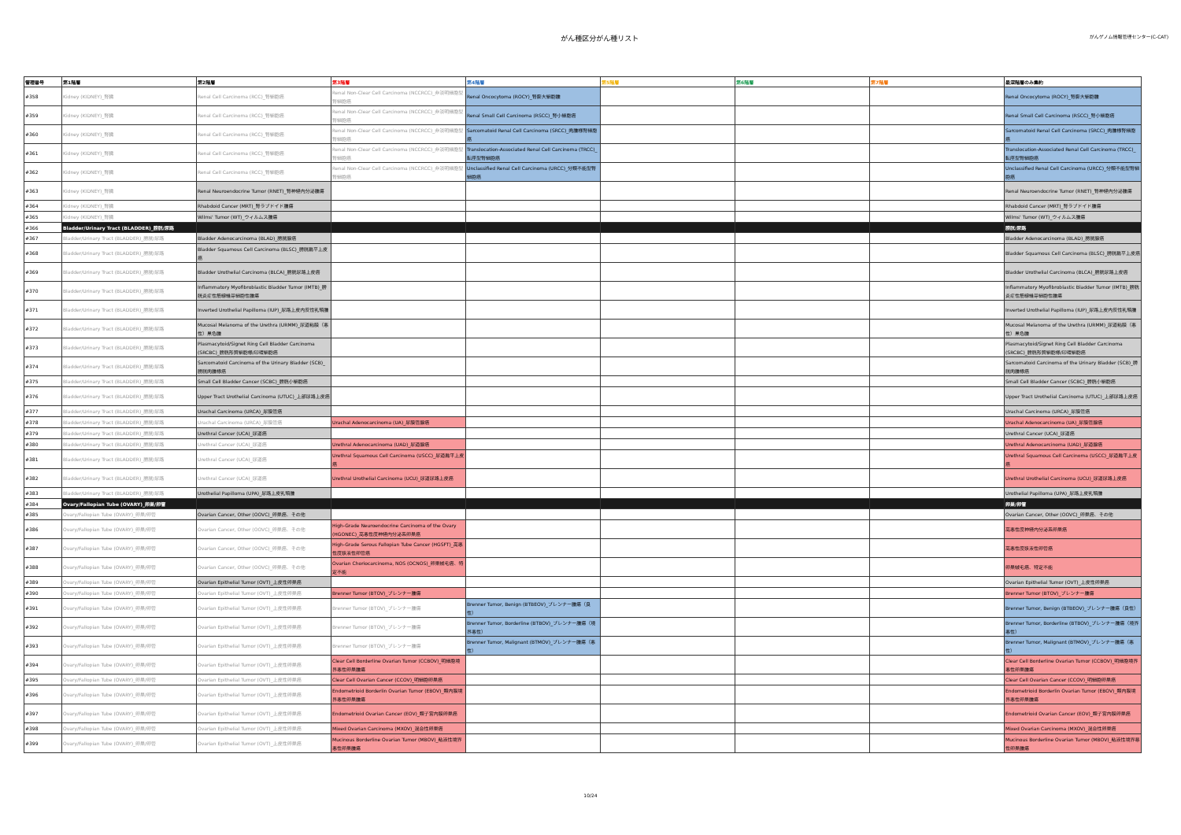がん種区分がん種リスト
がんゲノム情報管理センター(C-CAT)
| 管理番号 | 第1階層 | 第2階層 | 第3階層 | 第4階層 | 第5階層 | 第6階層 | 第7階層 | 最深階層のみ集約 |
| --- | --- | --- | --- | --- | --- | --- | --- | --- |
| #358 | Kidney (KIDNEY)_腎臓 | Renal Cell Carcinoma (RCC)_腎細胞癌 | Renal Non-Clear Cell Carcinoma (NCCRCC)_非淡明細胞型腎細胞癌 | Renal Oncocytoma (ROCY)_腎膨大細胞腫 | | | | Renal Oncocytoma (ROCY)_腎膨大細胞腫 |
| #359 | Kidney (KIDNEY)_腎臓 | Renal Cell Carcinoma (RCC)_腎細胞癌 | Renal Non-Clear Cell Carcinoma (NCCRCC)_非淡明細胞型腎細胞癌 | Renal Small Cell Carcinoma (RSCC)_腎小細胞癌 | | | | Renal Small Cell Carcinoma (RSCC)_腎小細胞癌 |
| #360 | Kidney (KIDNEY)_腎臓 | Renal Cell Carcinoma (RCC)_腎細胞癌 | Renal Non-Clear Cell Carcinoma (NCCRCC)_非淡明細胞型腎細胞癌 | Sarcomatoid Renal Cell Carcinoma (SRCC)_肉腫様腎細胞癌 | | | | Sarcomatoid Renal Cell Carcinoma (SRCC)_肉腫様腎細胞癌 |
| #361 | Kidney (KIDNEY)_腎臓 | Renal Cell Carcinoma (RCC)_腎細胞癌 | Renal Non-Clear Cell Carcinoma (NCCRCC)_非淡明細胞型腎細胞癌 | Translocation-Associated Renal Cell Carcinoma (TRCC)_転座型腎細胞癌 | | | | Translocation-Associated Renal Cell Carcinoma (TRCC)_転座型腎細胞癌 |
| #362 | Kidney (KIDNEY)_腎臓 | Renal Cell Carcinoma (RCC)_腎細胞癌 | Renal Non-Clear Cell Carcinoma (NCCRCC)_非淡明細胞型腎細胞癌 | Unclassified Renal Cell Carcinoma (URCC)_分類不能型腎細胞癌 | | | | Unclassified Renal Cell Carcinoma (URCC)_分類不能型腎細胞癌 |
| #363 | Kidney (KIDNEY)_腎臓 | Renal Neuroendocrine Tumor (RNET)_腎神経内分泌腫瘍 | | | | | | Renal Neuroendocrine Tumor (RNET)_腎神経内分泌腫瘍 |
| #364 | Kidney (KIDNEY)_腎臓 | Rhabdoid Cancer (MRT)_腎ラブドイド腫瘍 | | | | | | Rhabdoid Cancer (MRT)_腎ラブドイド腫瘍 |
| #365 | Kidney (KIDNEY)_腎臓 | Wilms' Tumor (WT)_ウィルムス腫瘍 | | | | | | Wilms' Tumor (WT)_ウィルムス腫瘍 |
| #366 | Bladder/Urinary Tract (BLADDER)_膀胱/尿路 | | | | | | | 膀胱/尿路 |
| #367 | Bladder/Urinary Tract (BLADDER)_膀胱/尿路 | Bladder Adenocarcinoma (BLAD)_膀胱腺癌 | | | | | | Bladder Adenocarcinoma (BLAD)_膀胱腺癌 |
| #368 | Bladder/Urinary Tract (BLADDER)_膀胱/尿路 | Bladder Squamous Cell Carcinoma (BLSC)_膀胱扁平上皮癌 | | | | | | Bladder Squamous Cell Carcinoma (BLSC)_膀胱扁平上皮癌 |
| #369 | Bladder/Urinary Tract (BLADDER)_膀胱/尿路 | Bladder Urothelial Carcinoma (BLCA)_膀胱尿路上皮癌 | | | | | | Bladder Urothelial Carcinoma (BLCA)_膀胱尿路上皮癌 |
| #370 | Bladder/Urinary Tract (BLADDER)_膀胱/尿路 | Inflammatory Myofibroblastic Bladder Tumor (IMTB)_膀胱炎症性筋線維芽細胞性腫瘍 | | | | | | Inflammatory Myofibroblastic Bladder Tumor (IMTB)_膀胱炎症性筋線維芽細胞性腫瘍 |
| #371 | Bladder/Urinary Tract (BLADDER)_膀胱/尿路 | Inverted Urothelial Papilloma (IUP)_尿路上皮内反性乳頭腫 | | | | | | Inverted Urothelial Papilloma (IUP)_尿路上皮内反性乳頭腫 |
| #372 | Bladder/Urinary Tract (BLADDER)_膀胱/尿路 | Mucosal Melanoma of the Urethra (URMM)_尿道粘膜（悪性）黒色腫 | | | | | | Mucosal Melanoma of the Urethra (URMM)_尿道粘膜（悪性）黒色腫 |
| #373 | Bladder/Urinary Tract (BLADDER)_膀胱/尿路 | Plasmacytoid/Signet Ring Cell Bladder Carcinoma (SRCBC)_膀胱形質細胞様/印環細胞癌 | | | | | | Plasmacytoid/Signet Ring Cell Bladder Carcinoma (SRCBC)_膀胱形質細胞様/印環細胞癌 |
| #374 | Bladder/Urinary Tract (BLADDER)_膀胱/尿路 | Sarcomatoid Carcinoma of the Urinary Bladder (SCB)_膀胱肉腫様癌 | | | | | | Sarcomatoid Carcinoma of the Urinary Bladder (SCB)_膀胱肉腫様癌 |
| #375 | Bladder/Urinary Tract (BLADDER)_膀胱/尿路 | Small Cell Bladder Cancer (SCBC)_膀胱小細胞癌 | | | | | | Small Cell Bladder Cancer (SCBC)_膀胱小細胞癌 |
| #376 | Bladder/Urinary Tract (BLADDER)_膀胱/尿路 | Upper Tract Urothelial Carcinoma (UTUC)_上部尿路上皮癌 | | | | | | Upper Tract Urothelial Carcinoma (UTUC)_上部尿路上皮癌 |
| #377 | Bladder/Urinary Tract (BLADDER)_膀胱/尿路 | Urachal Carcinoma (URCA)_尿膜管癌 | | | | | | Urachal Carcinoma (URCA)_尿膜管癌 |
| #378 | Bladder/Urinary Tract (BLADDER)_膀胱/尿路 | Urachal Carcinoma (URCA)_尿膜管癌 | Urachal Adenocarcinoma (UA)_尿膜管腺癌 | | | | | Urachal Adenocarcinoma (UA)_尿膜管腺癌 |
| #379 | Bladder/Urinary Tract (BLADDER)_膀胱/尿路 | Urethral Cancer (UCA)_尿道癌 | | | | | | Urethral Cancer (UCA)_尿道癌 |
| #380 | Bladder/Urinary Tract (BLADDER)_膀胱/尿路 | Urethral Cancer (UCA)_尿道癌 | Urethral Adenocarcinoma (UAD)_尿道腺癌 | | | | | Urethral Adenocarcinoma (UAD)_尿道腺癌 |
| #381 | Bladder/Urinary Tract (BLADDER)_膀胱/尿路 | Urethral Cancer (UCA)_尿道癌 | Urethral Squamous Cell Carcinoma (USCC)_尿道扁平上皮癌 | | | | | Urethral Squamous Cell Carcinoma (USCC)_尿道扁平上皮癌 |
| #382 | Bladder/Urinary Tract (BLADDER)_膀胱/尿路 | Urethral Cancer (UCA)_尿道癌 | Urethral Urothelial Carcinoma (UCU)_尿道尿路上皮癌 | | | | | Urethral Urothelial Carcinoma (UCU)_尿道尿路上皮癌 |
| #383 | Bladder/Urinary Tract (BLADDER)_膀胱/尿路 | Urothelial Papilloma (UPA)_尿路上皮乳頭腫 | | | | | | Urothelial Papilloma (UPA)_尿路上皮乳頭腫 |
| #384 | Ovary/Fallopian Tube (OVARY)_卵巣/卵管 | | | | | | | 卵巣/卵管 |
| #385 | Ovary/Fallopian Tube (OVARY)_卵巣/卵管 | Ovarian Cancer, Other (OOVC)_卵巣癌、その他 | | | | | | Ovarian Cancer, Other (OOVC)_卵巣癌、その他 |
| #386 | Ovary/Fallopian Tube (OVARY)_卵巣/卵管 | Ovarian Cancer, Other (OOVC)_卵巣癌、その他 | High-Grade Neuroendocrine Carcinoma of the Ovary (HGONEC)_高悪性度神経内分泌系卵巣癌 | | | | | 高悪性度神経内分泌系卵巣癌 |
| #387 | Ovary/Fallopian Tube (OVARY)_卵巣/卵管 | Ovarian Cancer, Other (OOVC)_卵巣癌、その他 | High-Grade Serous Fallopian Tube Cancer (HGSFT)_高悪性度漿液性卵管癌 | | | | | 高悪性度漿液性卵管癌 |
| #388 | Ovary/Fallopian Tube (OVARY)_卵巣/卵管 | Ovarian Cancer, Other (OOVC)_卵巣癌、その他 | Ovarian Choriocarcinoma, NOS (OCNOS)_卵巣絨毛癌、特定不能 | | | | | 卵巣絨毛癌、特定不能 |
| #389 | Ovary/Fallopian Tube (OVARY)_卵巣/卵管 | Ovarian Epithelial Tumor (OVT)_上皮性卵巣癌 | | | | | | Ovarian Epithelial Tumor (OVT)_上皮性卵巣癌 |
| #390 | Ovary/Fallopian Tube (OVARY)_卵巣/卵管 | Ovarian Epithelial Tumor (OVT)_上皮性卵巣癌 | Brenner Tumor (BTOV)_ブレンナー腫瘍 | | | | | Brenner Tumor (BTOV)_ブレンナー腫瘍 |
| #391 | Ovary/Fallopian Tube (OVARY)_卵巣/卵管 | Ovarian Epithelial Tumor (OVT)_上皮性卵巣癌 | Brenner Tumor (BTOV)_ブレンナー腫瘍 | Brenner Tumor, Benign (BTBEOV)_ブレンナー腫瘍（良性） | | | | Brenner Tumor, Benign (BTBEOV)_ブレンナー腫瘍（良性） |
| #392 | Ovary/Fallopian Tube (OVARY)_卵巣/卵管 | Ovarian Epithelial Tumor (OVT)_上皮性卵巣癌 | Brenner Tumor (BTOV)_ブレンナー腫瘍 | Brenner Tumor, Borderline (BTBOV)_ブレンナー腫瘍（境界悪性） | | | | Brenner Tumor, Borderline (BTBOV)_ブレンナー腫瘍（境界悪性） |
| #393 | Ovary/Fallopian Tube (OVARY)_卵巣/卵管 | Ovarian Epithelial Tumor (OVT)_上皮性卵巣癌 | Brenner Tumor (BTOV)_ブレンナー腫瘍 | Brenner Tumor, Malignant (BTMOV)_ブレンナー腫瘍（悪性） | | | | Brenner Tumor, Malignant (BTMOV)_ブレンナー腫瘍（悪性） |
| #394 | Ovary/Fallopian Tube (OVARY)_卵巣/卵管 | Ovarian Epithelial Tumor (OVT)_上皮性卵巣癌 | Clear Cell Borderline Ovarian Tumor (CCBOV)_明細胞境界悪性卵巣腫瘍 | | | | | Clear Cell Borderline Ovarian Tumor (CCBOV)_明細胞境界悪性卵巣腫瘍 |
| #395 | Ovary/Fallopian Tube (OVARY)_卵巣/卵管 | Ovarian Epithelial Tumor (OVT)_上皮性卵巣癌 | Clear Cell Ovarian Cancer (CCOV)_明細胞卵巣癌 | | | | | Clear Cell Ovarian Cancer (CCOV)_明細胞卵巣癌 |
| #396 | Ovary/Fallopian Tube (OVARY)_卵巣/卵管 | Ovarian Epithelial Tumor (OVT)_上皮性卵巣癌 | Endometrioid Borderlin Ovarian Tumor (EBOV)_類内膜境界悪性卵巣腫瘍 | | | | | Endometrioid Borderlin Ovarian Tumor (EBOV)_類内膜境界悪性卵巣腫瘍 |
| #397 | Ovary/Fallopian Tube (OVARY)_卵巣/卵管 | Ovarian Epithelial Tumor (OVT)_上皮性卵巣癌 | Endometrioid Ovarian Cancer (EOV)_類子宮内膜卵巣癌 | | | | | Endometrioid Ovarian Cancer (EOV)_類子宮内膜卵巣癌 |
| #398 | Ovary/Fallopian Tube (OVARY)_卵巣/卵管 | Ovarian Epithelial Tumor (OVT)_上皮性卵巣癌 | Mixed Ovarian Carcinoma (MXOV)_混合性卵巣癌 | | | | | Mixed Ovarian Carcinoma (MXOV)_混合性卵巣癌 |
| #399 | Ovary/Fallopian Tube (OVARY)_卵巣/卵管 | Ovarian Epithelial Tumor (OVT)_上皮性卵巣癌 | Mucinous Borderline Ovarian Tumor (MBOV)_粘液性境界悪性卵巣腫瘍 | | | | | Mucinous Borderline Ovarian Tumor (MBOV)_粘液性境界悪性卵巣腫瘍 |
10/24